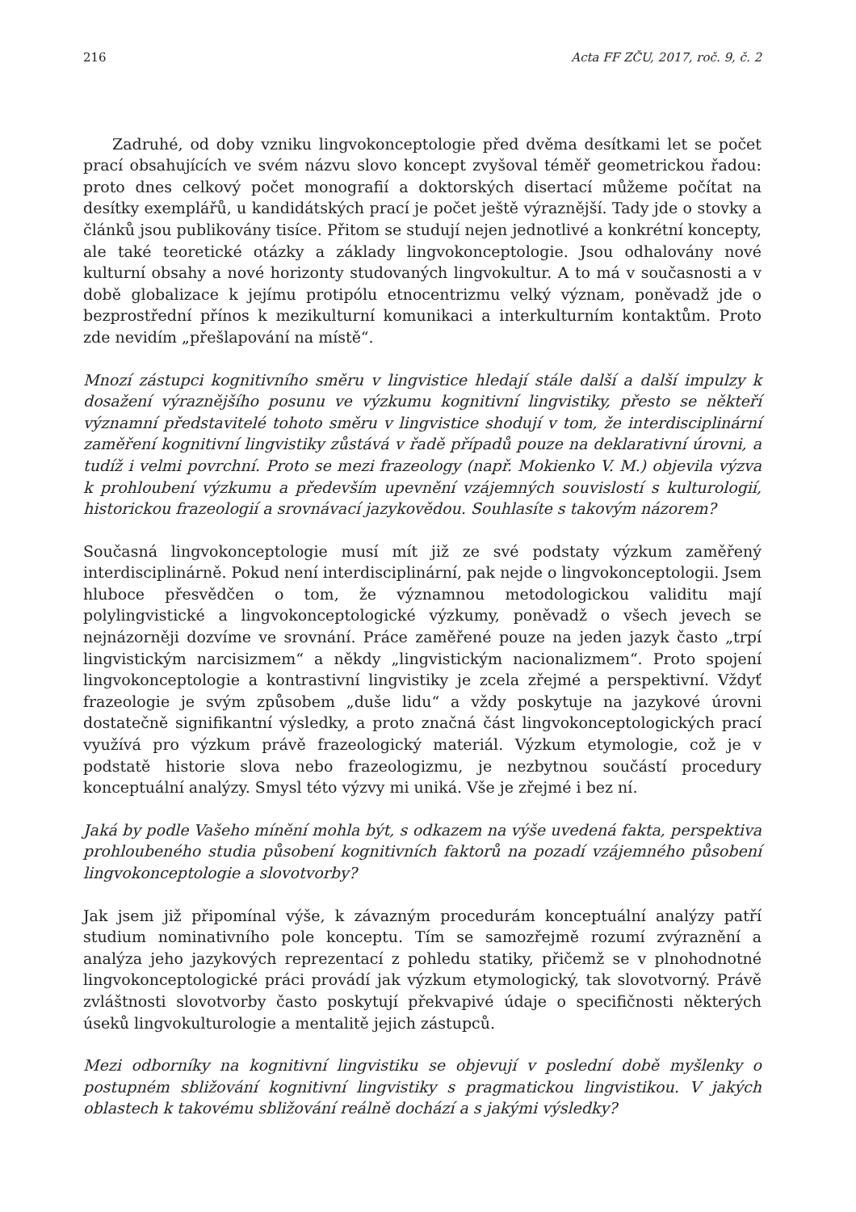216 Acta FF ZČU, 2017, roč. 9, č. 2
Zadruhé, od doby vzniku lingvokonceptologie před dvěma desítkami let se počet prací obsahujících ve svém názvu slovo koncept zvyšoval téměř geometrickou řadou: proto dnes celkový počet monografií a doktorských disertací můžeme počítat na desítky exemplářů, u kandidátských prací je počet ještě výraznější. Tady jde o stovky a článků jsou publikovány tisíce. Přitom se studují nejen jednotlivé a konkrétní koncepty, ale také teoretické otázky a základy lingvokonceptologie. Jsou odhalovány nové kulturní obsahy a nové horizonty studovaných lingvokultur. A to má v současnosti a v době globalizace k jejímu protipólu etnocentrizmu velký význam, poněvadž jde o bezprostřední přínos k mezikulturní komunikaci a interkulturním kontaktům. Proto zde nevidím „přešlapování na místě“.
Mnozí zástupci kognitivního směru v lingvistice hledají stále další a další impulzy k dosažení výraznějšího posunu ve výzkumu kognitivní lingvistiky, přesto se někteří významní představitelé tohoto směru v lingvistice shodují v tom, že interdisciplinární zaměření kognitivní lingvistiky zůstává v řadě případů pouze na deklarativní úrovni, a tudíž i velmi povrchní. Proto se mezi frazeology (např. Mokienko V. M.) objevila výzva k prohloubení výzkumu a především upevnění vzájemných souvislostí s kulturologií, historickou frazeologií a srovnávací jazykovědou. Souhlasíte s takovým názorem?
Současná lingvokonceptologie musí mít již ze své podstaty výzkum zaměřený interdisciplinárně. Pokud není interdisciplinární, pak nejde o lingvokonceptologii. Jsem hluboce přesvědčen o tom, že významnou metodologickou validitu mají polylingvistické a lingvokonceptologické výzkumy, poněvadž o všech jevech se nejnázorněji dozvíme ve srovnání. Práce zaměřené pouze na jeden jazyk často „trpí lingvistickým narcisizmem“ a někdy „lingvistickým nacionalizmem“. Proto spojení lingvokonceptologie a kontrastivní lingvistiky je zcela zřejmé a perspektivní. Vždyť frazeologie je svým způsobem „duše lidu“ a vždy poskytuje na jazykové úrovni dostatečně signifikantní výsledky, a proto značná část lingvokonceptologických prací využívá pro výzkum právě frazeologický materiál. Výzkum etymologie, což je v podstatě historie slova nebo frazeologizmu, je nezbytnou součástí procedury konceptuální analýzy. Smysl této výzvy mi uniká. Vše je zřejmé i bez ní.
Jaká by podle Vašeho mínění mohla být, s odkazem na výše uvedená fakta, perspektiva prohloubeného studia působení kognitivních faktorů na pozadí vzájemného působení lingvokonceptologie a slovotvorby?
Jak jsem již připomínal výše, k závazným procedurám konceptuální analýzy patří studium nominativního pole konceptu. Tím se samozřejmě rozumí zvýraznění a analýza jeho jazykových reprezentací z pohledu statiky, přičemž se v plnohodnotné lingvokonceptologické práci provádí jak výzkum etymologický, tak slovotvorný. Právě zvláštnosti slovotvorby často poskytují překvapivé údaje o specifičnosti některých úseků lingvokulturologie a mentalitě jejich zástupců.
Mezi odborníky na kognitivní lingvistiku se objevují v poslední době myšlenky o postupném sbližování kognitivní lingvistiky s pragmatickou lingvistikou. V jakých oblastech k takovému sbližování reálně dochází a s jakými výsledky?